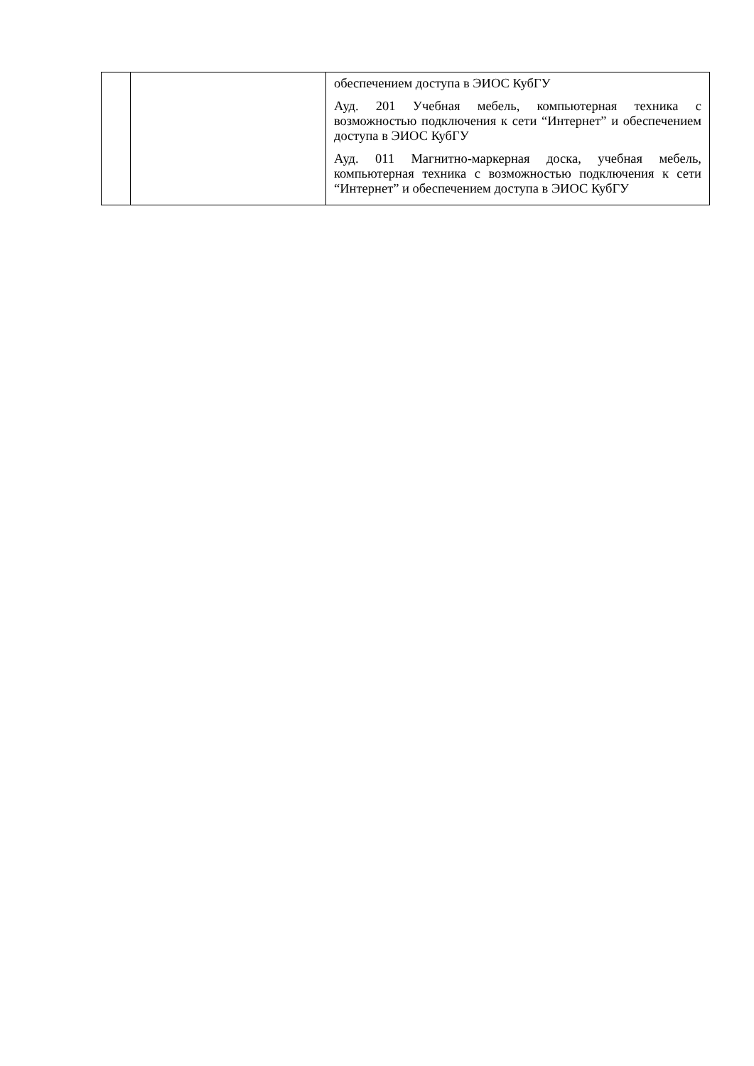| | | обеспечением доступа в ЭИОС КубГУ Ауд. 201 Учебная мебель, компьютерная техника с возможностью подключения к сети “Интернет” и обеспечением доступа в ЭИОС КубГУ Ауд. 011 Магнитно-маркерная доска, учебная мебель, компьютерная техника с возможностью подключения к сети “Интернет” и обеспечением доступа в ЭИОС КубГУ |